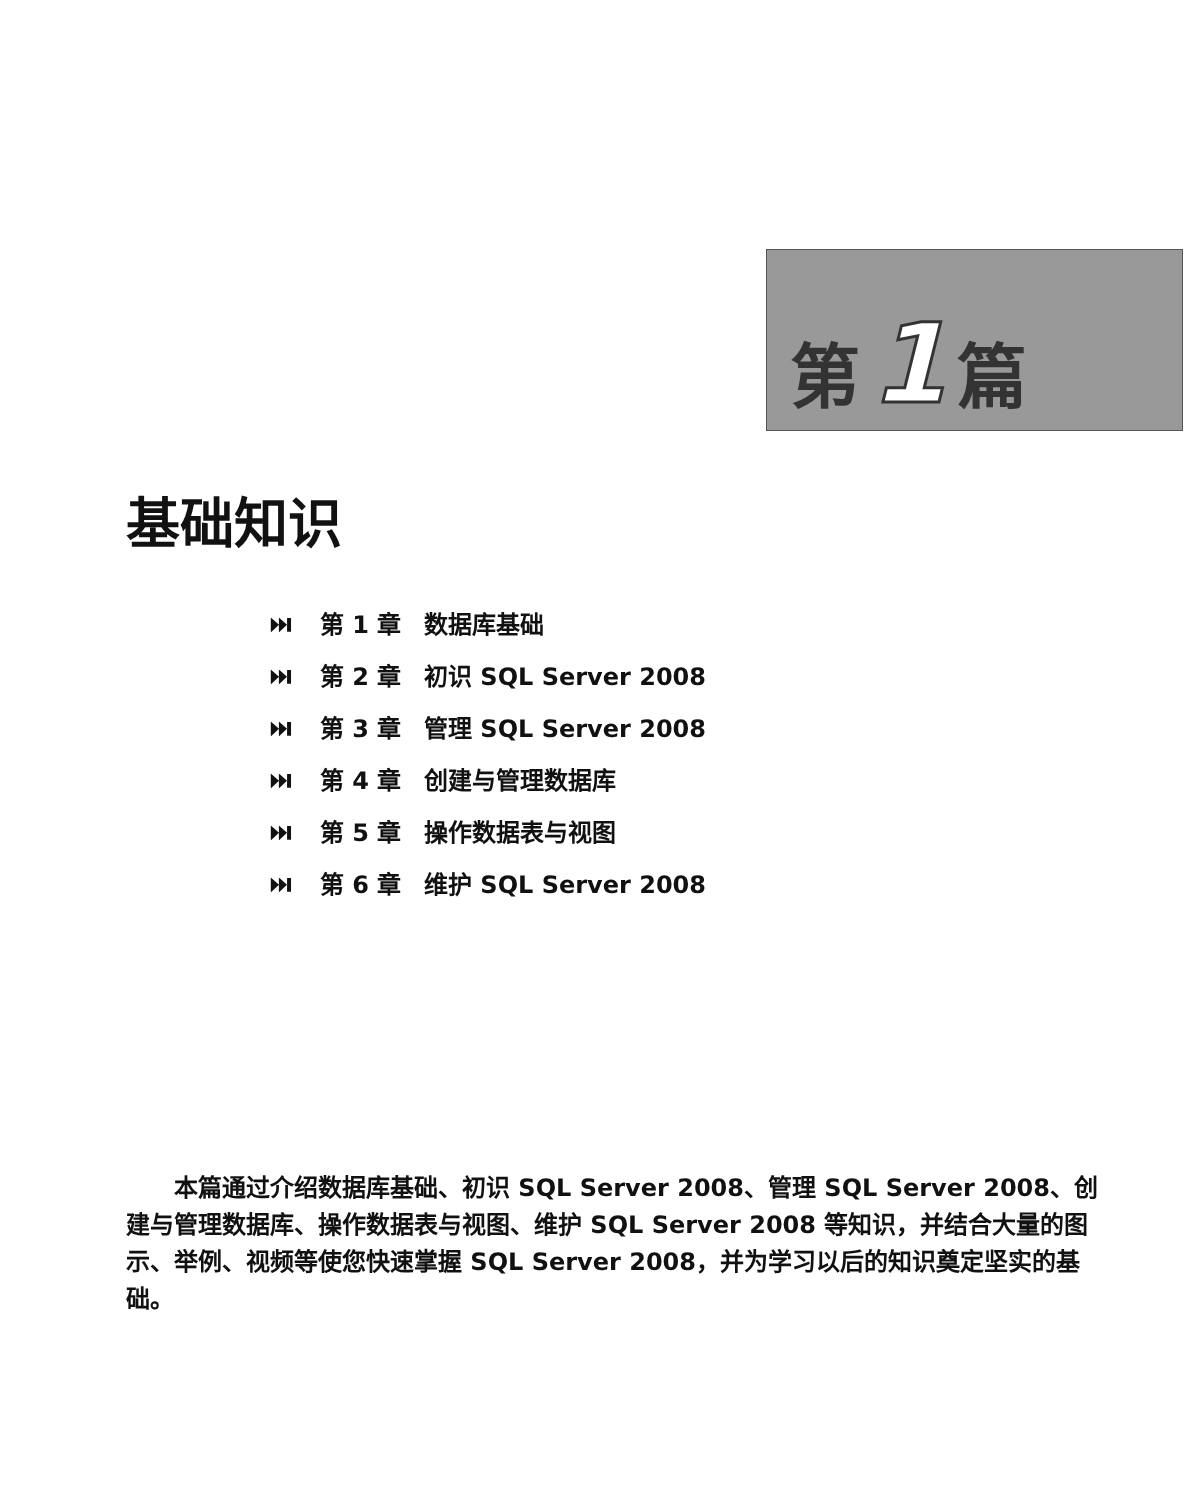第1篇
基础知识
⏭ 第 1 章 数据库基础
⏭ 第 2 章 初识 SQL Server 2008
⏭ 第 3 章 管理 SQL Server 2008
⏭ 第 4 章 创建与管理数据库
⏭ 第 5 章 操作数据表与视图
⏭ 第 6 章 维护 SQL Server 2008
本篇通过介绍数据库基础、初识 SQL Server 2008、管理 SQL Server 2008、创建与管理数据库、操作数据表与视图、维护 SQL Server 2008 等知识，并结合大量的图示、举例、视频等使您快速掌握 SQL Server 2008，并为学习以后的知识奠定坚实的基础。